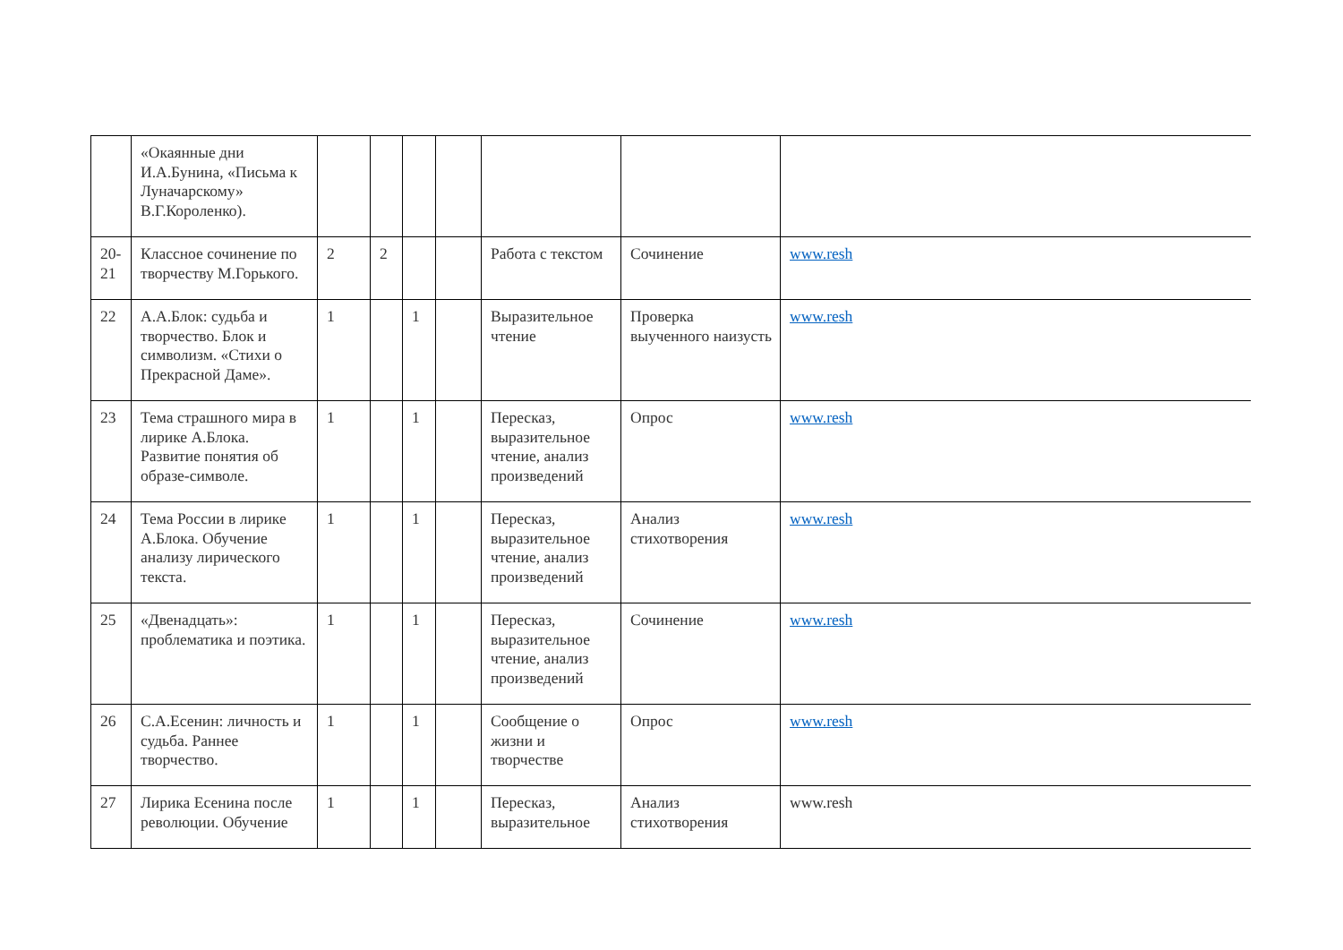| | «Окаянные дни И.А.Бунина, «Письма к Луначарскому» В.Г.Короленко). | | | | | | | |
| 20-21 | Классное сочинение по творчеству М.Горького. | 2 | 2 | | | Работа с текстом | Сочинение | www.resh |
| 22 | А.А.Блок: судьба и творчество. Блок и символизм. «Стихи о Прекрасной Даме». | 1 | | 1 | | Выразительное чтение | Проверка выученного наизусть | www.resh |
| 23 | Тема страшного мира в лирике А.Блока. Развитие понятия об образе-символе. | 1 | | 1 | | Пересказ, выразительное чтение, анализ произведений | Опрос | www.resh |
| 24 | Тема России в лирике А.Блока. Обучение анализу лирического текста. | 1 | | 1 | | Пересказ, выразительное чтение, анализ произведений | Анализ стихотворения | www.resh |
| 25 | «Двенадцать»: проблематика и поэтика. | 1 | | 1 | | Пересказ, выразительное чтение, анализ произведений | Сочинение | www.resh |
| 26 | С.А.Есенин: личность и судьба. Раннее творчество. | 1 | | 1 | | Сообщение о жизни и творчестве | Опрос | www.resh |
| 27 | Лирика Есенина после революции. Обучение | 1 | | 1 | | Пересказ, выразительное | Анализ стихотворения | www.resh |